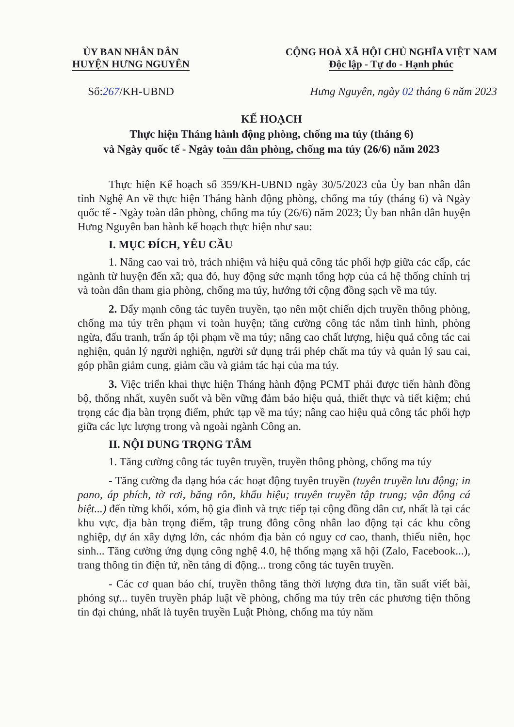ỦY BAN NHÂN DÂN
HUYỆN HƯNG NGUYÊN
CỘNG HOÀ XÃ HỘI CHỦ NGHĨA VIỆT NAM
Độc lập - Tự do - Hạnh phúc
Số:267/KH-UBND Hưng Nguyên, ngày 02 tháng 6 năm 2023
KẾ HOẠCH
Thực hiện Tháng hành động phòng, chống ma túy (tháng 6)
và Ngày quốc tế - Ngày toàn dân phòng, chống ma túy (26/6) năm 2023
Thực hiện Kế hoạch số 359/KH-UBND ngày 30/5/2023 của Ủy ban nhân dân tỉnh Nghệ An về thực hiện Tháng hành động phòng, chống ma túy (tháng 6) và Ngày quốc tế - Ngày toàn dân phòng, chống ma túy (26/6) năm 2023; Ủy ban nhân dân huyện Hưng Nguyên ban hành kế hoạch thực hiện như sau:
I. MỤC ĐÍCH, YÊU CẦU
1. Nâng cao vai trò, trách nhiệm và hiệu quả công tác phối hợp giữa các cấp, các ngành từ huyện đến xã; qua đó, huy động sức mạnh tổng hợp của cả hệ thống chính trị và toàn dân tham gia phòng, chống ma túy, hướng tới cộng đồng sạch về ma túy.
2. Đẩy mạnh công tác tuyên truyền, tạo nên một chiến dịch truyền thông phòng, chống ma túy trên phạm vi toàn huyện; tăng cường công tác nắm tình hình, phòng ngừa, đấu tranh, trấn áp tội phạm về ma túy; nâng cao chất lượng, hiệu quả công tác cai nghiện, quản lý người nghiện, người sử dụng trái phép chất ma túy và quản lý sau cai, góp phần giảm cung, giảm cầu và giảm tác hại của ma túy.
3. Việc triển khai thực hiện Tháng hành động PCMT phải được tiến hành đồng bộ, thống nhất, xuyên suốt và bền vững đảm bảo hiệu quả, thiết thực và tiết kiệm; chú trọng các địa bàn trọng điểm, phức tạp về ma túy; nâng cao hiệu quả công tác phối hợp giữa các lực lượng trong và ngoài ngành Công an.
II. NỘI DUNG TRỌNG TÂM
1. Tăng cường công tác tuyên truyền, truyền thông phòng, chống ma túy
- Tăng cường đa dạng hóa các hoạt động tuyên truyền (tuyên truyền lưu động; in pano, áp phích, tờ rơi, băng rôn, khẩu hiệu; truyên truyền tập trung; vận động cá biệt...) đến từng khối, xóm, hộ gia đình và trực tiếp tại cộng đồng dân cư, nhất là tại các khu vực, địa bàn trọng điểm, tập trung đông công nhân lao động tại các khu công nghiệp, dự án xây dựng lớn, các nhóm địa bàn có nguy cơ cao, thanh, thiếu niên, học sinh... Tăng cường ứng dụng công nghệ 4.0, hệ thống mạng xã hội (Zalo, Facebook...), trang thông tin điện tử, nền tảng di động... trong công tác tuyên truyền.
- Các cơ quan báo chí, truyền thông tăng thời lượng đưa tin, tần suất viết bài, phóng sự... tuyên truyền pháp luật về phòng, chống ma túy trên các phương tiện thông tin đại chúng, nhất là tuyên truyền Luật Phòng, chống ma túy năm